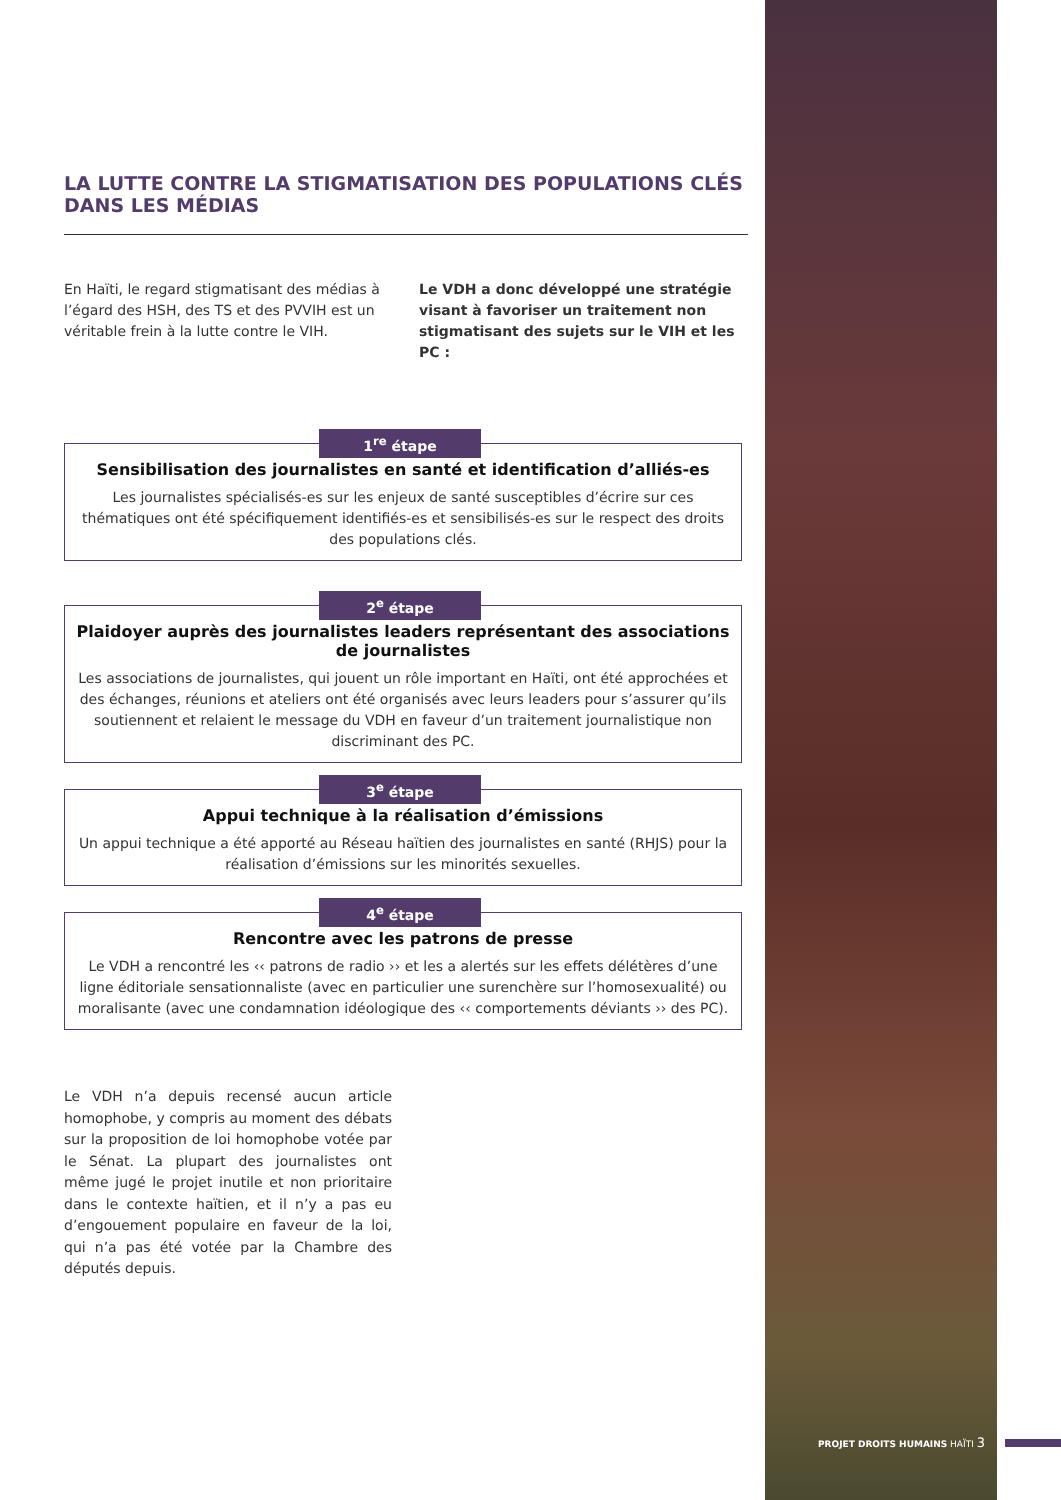LA LUTTE CONTRE LA STIGMATISATION DES POPULATIONS CLÉS DANS LES MÉDIAS
En Haïti, le regard stigmatisant des médias à l’égard des HSH, des TS et des PVVIH est un véritable frein à la lutte contre le VIH.
Le VDH a donc développé une stratégie visant à favoriser un traitement non stigmatisant des sujets sur le VIH et les PC :
1<sup>re</sup> étape
Sensibilisation des journalistes en santé et identification d’alliés-es
Les journalistes spécialisés-es sur les enjeux de santé susceptibles d’écrire sur ces thématiques ont été spécifiquement identifiés-es et sensibilisés-es sur le respect des droits des populations clés.
2<sup>e</sup> étape
Plaidoyer auprès des journalistes leaders représentant des associations de journalistes
Les associations de journalistes, qui jouent un rôle important en Haïti, ont été approchées et des échanges, réunions et ateliers ont été organisés avec leurs leaders pour s’assurer qu’ils soutiennent et relaient le message du VDH en faveur d’un traitement journalistique non discriminant des PC.
3<sup>e</sup> étape
Appui technique à la réalisation d’émissions
Un appui technique a été apporté au Réseau haïtien des journalistes en santé (RHJS) pour la réalisation d’émissions sur les minorités sexuelles.
4<sup>e</sup> étape
Rencontre avec les patrons de presse
Le VDH a rencontré les ‹‹ patrons de radio ›› et les a alertés sur les effets délétères d’une ligne éditoriale sensationnaliste (avec en particulier une surenchère sur l’homosexualité) ou moralisante (avec une condamnation idéologique des ‹‹ comportements déviants ›› des PC).
Le VDH n’a depuis recensé aucun article homophobe, y compris au moment des débats sur la proposition de loi homophobe votée par le Sénat. La plupart des journalistes ont même jugé le projet inutile et non prioritaire dans le contexte haïtien, et il n’y a pas eu d’engouement populaire en faveur de la loi, qui n’a pas été votée par la Chambre des députés depuis.
PROJET DROITS HUMAINS HAÏTI 3